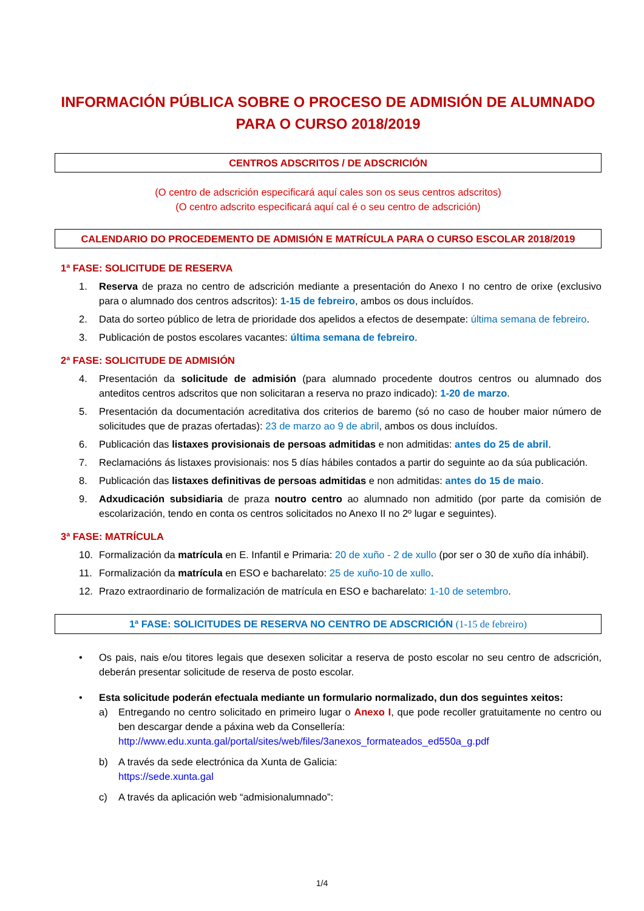INFORMACIÓN PÚBLICA SOBRE O PROCESO DE ADMISIÓN DE ALUMNADO PARA O CURSO 2018/2019
CENTROS ADSCRITOS / DE ADSCRICIÓN
(O centro de adscrición especificará aquí cales son os seus centros adscritos)
(O centro adscrito especificará aquí cal é o seu centro de adscrición)
CALENDARIO DO PROCEDEMENTO DE ADMISIÓN E MATRÍCULA PARA O CURSO ESCOLAR 2018/2019
1ª FASE: SOLICITUDE DE RESERVA
1. Reserva de praza no centro de adscrición mediante a presentación do Anexo I no centro de orixe (exclusivo para o alumnado dos centros adscritos): 1-15 de febreiro, ambos os dous incluídos.
2. Data do sorteo público de letra de prioridade dos apelidos a efectos de desempate: última semana de febreiro.
3. Publicación de postos escolares vacantes: última semana de febreiro.
2ª FASE: SOLICITUDE DE ADMISIÓN
4. Presentación da solicitude de admisión (para alumnado procedente doutros centros ou alumnado dos anteditos centros adscritos que non solicitaran a reserva no prazo indicado): 1-20 de marzo.
5. Presentación da documentación acreditativa dos criterios de baremo (só no caso de houber maior número de solicitudes que de prazas ofertadas): 23 de marzo ao 9 de abril, ambos os dous incluídos.
6. Publicación das listaxes provisionais de persoas admitidas e non admitidas: antes do 25 de abril.
7. Reclamacións ás listaxes provisionais: nos 5 días hábiles contados a partir do seguinte ao da súa publicación.
8. Publicación das listaxes definitivas de persoas admitidas e non admitidas: antes do 15 de maio.
9. Adxudicación subsidiaria de praza noutro centro ao alumnado non admitido (por parte da comisión de escolarización, tendo en conta os centros solicitados no Anexo II no 2º lugar e seguintes).
3ª FASE: MATRÍCULA
10. Formalización da matrícula en E. Infantil e Primaria: 20 de xuño - 2 de xullo (por ser o 30 de xuño día inhábil).
11. Formalización da matrícula en ESO e bacharelato: 25 de xuño-10 de xullo.
12. Prazo extraordinario de formalización de matrícula en ESO e bacharelato: 1-10 de setembro.
1ª FASE: SOLICITUDES DE RESERVA NO CENTRO DE ADSCRICIÓN (1-15 de febreiro)
• Os pais, nais e/ou titores legais que desexen solicitar a reserva de posto escolar no seu centro de adscrición, deberán presentar solicitude de reserva de posto escolar.
• Esta solicitude poderán efectuala mediante un formulario normalizado, dun dos seguintes xeitos:
a) Entregando no centro solicitado en primeiro lugar o Anexo I, que pode recoller gratuitamente no centro ou ben descargar dende a páxina web da Consellería:
http://www.edu.xunta.gal/portal/sites/web/files/3anexos_formateados_ed550a_g.pdf
b) A través da sede electrónica da Xunta de Galicia:
https://sede.xunta.gal
c) A través da aplicación web “admisionalumnado”:
1/4